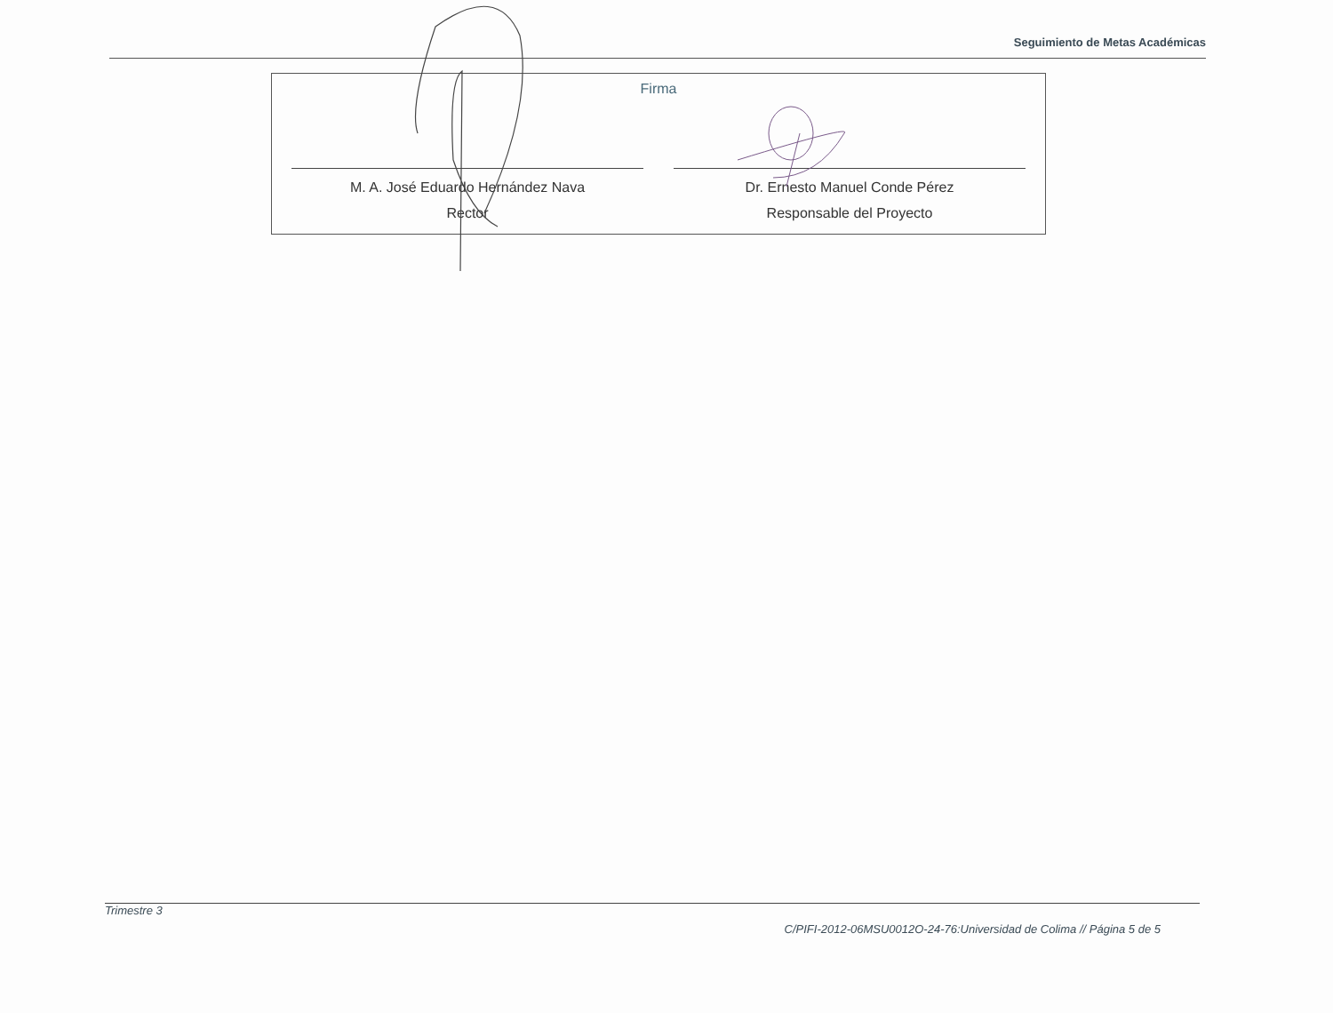Seguimiento de Metas Académicas
Firma
M. A. José Eduardo Hernández Nava
Rector
Dr. Ernesto Manuel Conde Pérez
Responsable del Proyecto
Trimestre 3
C/PIFI-2012-06MSU0012O-24-76:Universidad de Colima // Página 5 de 5